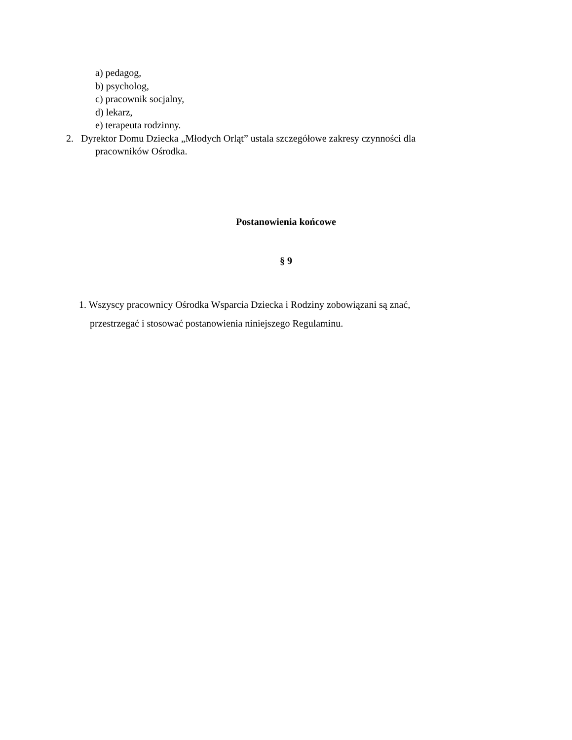a) pedagog,
b) psycholog,
c) pracownik socjalny,
d) lekarz,
e) terapeuta rodzinny.
2. Dyrektor Domu Dziecka „Młodych Orląt” ustala szczegółowe zakresy czynności dla
pracowników Ośrodka.
Postanowienia końcowe
§ 9
1. Wszyscy pracownicy Ośrodka Wsparcia Dziecka i Rodziny zobowiązani są znać,
przestrzegać i stosować postanowienia niniejszego Regulaminu.